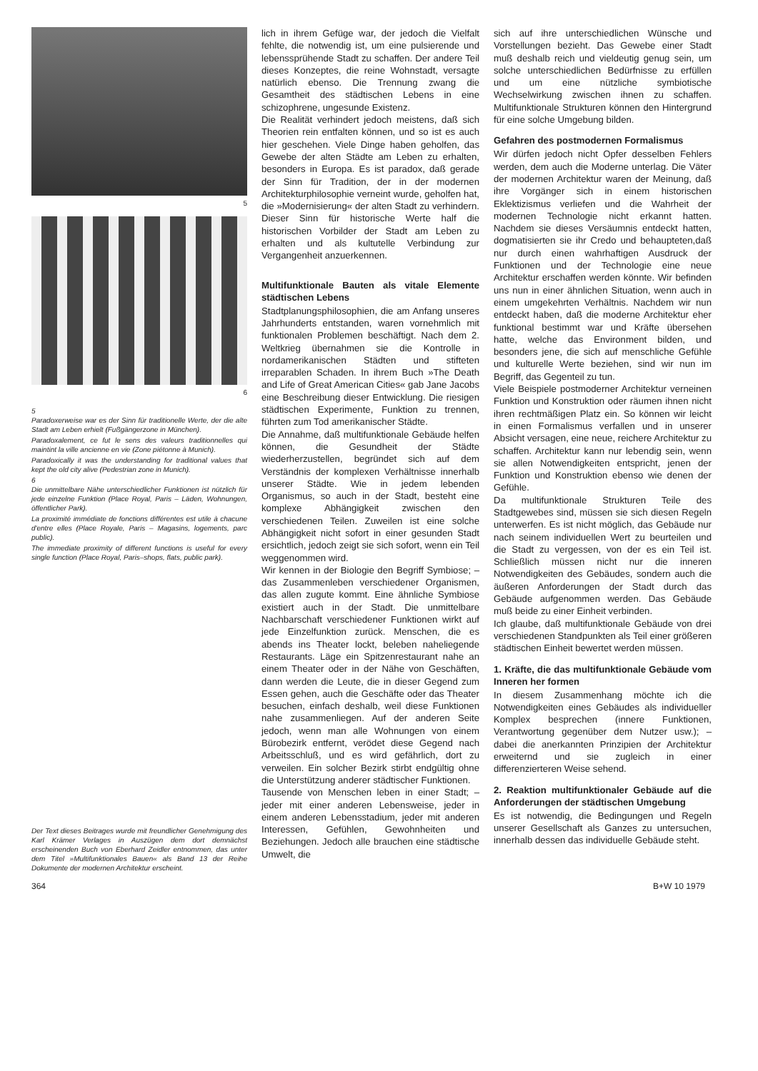5
6
5
Paradoxerweise war es der Sinn für traditionelle Werte, der die alte Stadt am Leben erhielt (Fußgängerzone in München).
Paradoxalement, ce fut le sens des valeurs traditionnelles qui maintint la ville ancienne en vie (Zone piétonne à Munich).
Paradoxically it was the understanding for traditional values that kept the old city alive (Pedestrian zone in Munich).
6
Die unmittelbare Nähe unterschiedlicher Funktionen ist nützlich für jede einzelne Funktion (Place Royal, Paris – Läden, Wohnungen, öffentlicher Park).
La proximité immédiate de fonctions différentes est utile à chacune d'entre elles (Place Royale, Paris – Magasins, logements, parc public).
The immediate proximity of different functions is useful for every single function (Place Royal, Paris–shops, flats, public park).
Der Text dieses Beitrages wurde mit freundlicher Genehmigung des Karl Krämer Verlages in Auszügen dem dort demnächst erscheinenden Buch von Eberhard Zeidler entnommen, das unter dem Titel »Multifunktionales Bauen« als Band 13 der Reihe Dokumente der modernen Architektur erscheint.
lich in ihrem Gefüge war, der jedoch die Vielfalt fehlte, die notwendig ist, um eine pulsierende und lebenssprühende Stadt zu schaffen. Der andere Teil dieses Konzeptes, die reine Wohnstadt, versagte natürlich ebenso. Die Trennung zwang die Gesamtheit des städtischen Lebens in eine schizophrene, ungesunde Existenz.
Die Realität verhindert jedoch meistens, daß sich Theorien rein entfalten können, und so ist es auch hier geschehen. Viele Dinge haben geholfen, das Gewebe der alten Städte am Leben zu erhalten, besonders in Europa. Es ist paradox, daß gerade der Sinn für Tradition, der in der modernen Architekturphilosophie verneint wurde, geholfen hat, die »Modernisierung« der alten Stadt zu verhindern. Dieser Sinn für historische Werte half die historischen Vorbilder der Stadt am Leben zu erhalten und als kultutelle Verbindung zur Vergangenheit anzuerkennen.
Multifunktionale Bauten als vitale Elemente städtischen Lebens
Stadtplanungsphilosophien, die am Anfang unseres Jahrhunderts entstanden, waren vornehmlich mit funktionalen Problemen beschäftigt. Nach dem 2. Weltkrieg übernahmen sie die Kontrolle in nordamerikanischen Städten und stifteten irreparablen Schaden. In ihrem Buch »The Death and Life of Great American Cities« gab Jane Jacobs eine Beschreibung dieser Entwicklung. Die riesigen städtischen Experimente, Funktion zu trennen, führten zum Tod amerikanischer Städte.
Die Annahme, daß multifunktionale Gebäude helfen können, die Gesundheit der Städte wiederherzustellen, begründet sich auf dem Verständnis der komplexen Verhältnisse innerhalb unserer Städte. Wie in jedem lebenden Organismus, so auch in der Stadt, besteht eine komplexe Abhängigkeit zwischen den verschiedenen Teilen. Zuweilen ist eine solche Abhängigkeit nicht sofort in einer gesunden Stadt ersichtlich, jedoch zeigt sie sich sofort, wenn ein Teil weggenommen wird.
Wir kennen in der Biologie den Begriff Symbiose; – das Zusammenleben verschiedener Organismen, das allen zugute kommt. Eine ähnliche Symbiose existiert auch in der Stadt. Die unmittelbare Nachbarschaft verschiedener Funktionen wirkt auf jede Einzelfunktion zurück. Menschen, die es abends ins Theater lockt, beleben naheliegende Restaurants. Läge ein Spitzenrestaurant nahe an einem Theater oder in der Nähe von Geschäften, dann werden die Leute, die in dieser Gegend zum Essen gehen, auch die Geschäfte oder das Theater besuchen, einfach deshalb, weil diese Funktionen nahe zusammenliegen. Auf der anderen Seite jedoch, wenn man alle Wohnungen von einem Bürobezirk entfernt, verödet diese Gegend nach Arbeitsschluß, und es wird gefährlich, dort zu verweilen. Ein solcher Bezirk stirbt endgültig ohne die Unterstützung anderer städtischer Funktionen.
Tausende von Menschen leben in einer Stadt; – jeder mit einer anderen Lebensweise, jeder in einem anderen Lebensstadium, jeder mit anderen Interessen, Gefühlen, Gewohnheiten und Beziehungen. Jedoch alle brauchen eine städtische Umwelt, die
sich auf ihre unterschiedlichen Wünsche und Vorstellungen bezieht. Das Gewebe einer Stadt muß deshalb reich und vieldeutig genug sein, um solche unterschiedlichen Bedürfnisse zu erfüllen und um eine nützliche symbiotische Wechselwirkung zwischen ihnen zu schaffen. Multifunktionale Strukturen können den Hintergrund für eine solche Umgebung bilden.
Gefahren des postmodernen Formalismus
Wir dürfen jedoch nicht Opfer desselben Fehlers werden, dem auch die Moderne unterlag. Die Väter der modernen Architektur waren der Meinung, daß ihre Vorgänger sich in einem historischen Eklektizismus verliefen und die Wahrheit der modernen Technologie nicht erkannt hatten. Nachdem sie dieses Versäumnis entdeckt hatten, dogmatisierten sie ihr Credo und behaupteten,daß nur durch einen wahrhaftigen Ausdruck der Funktionen und der Technologie eine neue Architektur erschaffen werden könnte. Wir befinden uns nun in einer ähnlichen Situation, wenn auch in einem umgekehrten Verhältnis. Nachdem wir nun entdeckt haben, daß die moderne Architektur eher funktional bestimmt war und Kräfte übersehen hatte, welche das Environment bilden, und besonders jene, die sich auf menschliche Gefühle und kulturelle Werte beziehen, sind wir nun im Begriff, das Gegenteil zu tun.
Viele Beispiele postmoderner Architektur verneinen Funktion und Konstruktion oder räumen ihnen nicht ihren rechtmäßigen Platz ein. So können wir leicht in einen Formalismus verfallen und in unserer Absicht versagen, eine neue, reichere Architektur zu schaffen. Architektur kann nur lebendig sein, wenn sie allen Notwendigkeiten entspricht, jenen der Funktion und Konstruktion ebenso wie denen der Gefühle.
Da multifunktionale Strukturen Teile des Stadtgewebes sind, müssen sie sich diesen Regeln unterwerfen. Es ist nicht möglich, das Gebäude nur nach seinem individuellen Wert zu beurteilen und die Stadt zu vergessen, von der es ein Teil ist. Schließlich müssen nicht nur die inneren Notwendigkeiten des Gebäudes, sondern auch die äußeren Anforderungen der Stadt durch das Gebäude aufgenommen werden. Das Gebäude muß beide zu einer Einheit verbinden.
Ich glaube, daß multifunktionale Gebäude von drei verschiedenen Standpunkten als Teil einer größeren städtischen Einheit bewertet werden müssen.
1. Kräfte, die das multifunktionale Gebäude vom Inneren her formen
In diesem Zusammenhang möchte ich die Notwendigkeiten eines Gebäudes als individueller Komplex besprechen (innere Funktionen, Verantwortung gegenüber dem Nutzer usw.); – dabei die anerkannten Prinzipien der Architektur erweiternd und sie zugleich in einer differenzierteren Weise sehend.
2. Reaktion multifunktionaler Gebäude auf die Anforderungen der städtischen Umgebung
Es ist notwendig, die Bedingungen und Regeln unserer Gesellschaft als Ganzes zu untersuchen, innerhalb dessen das individuelle Gebäude steht.
364 B+W 10 1979